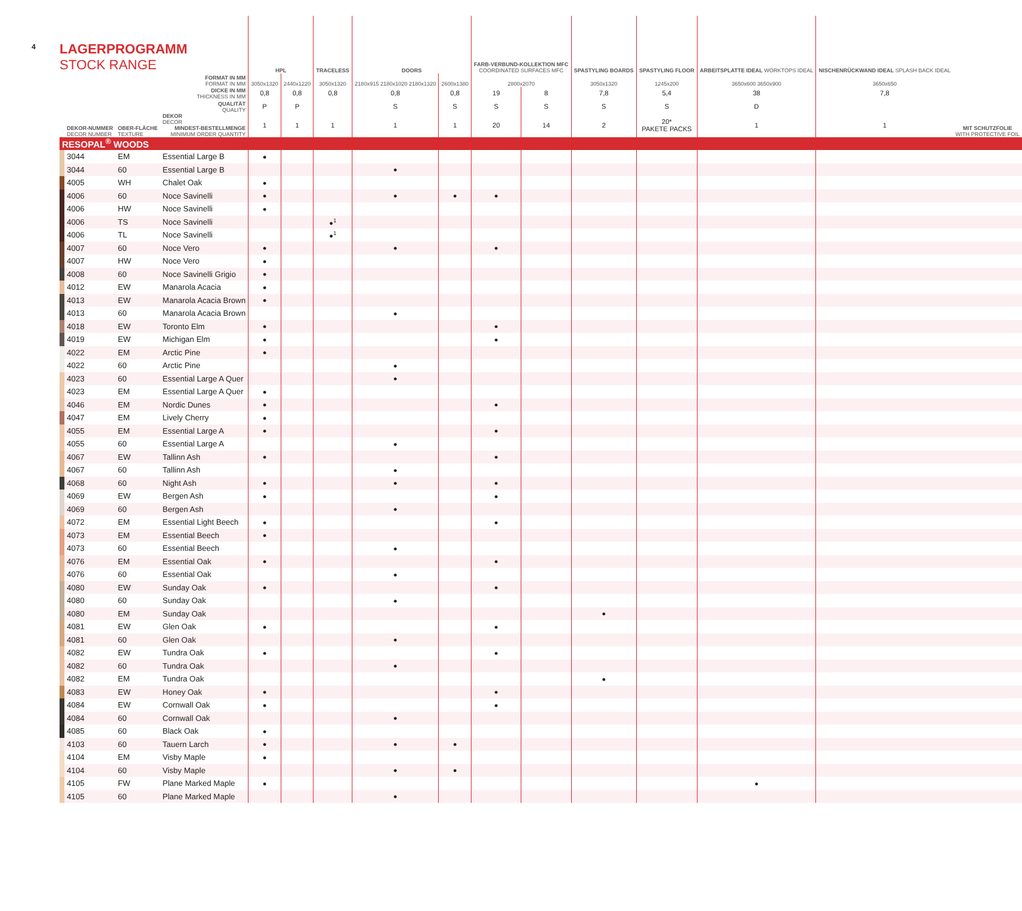4
LAGERPROGRAMM
STOCK RANGE
| | | | | HPL | | TRACELESS | DOORS | | FARB-VERBUND-KOLLEKTION MFC COORDINATED SURFACES MFC | | SPASTYLING BOARDS | SPASTYLING FLOOR | ARBEITSPLATTE IDEAL WORKTOPS IDEAL | NISCHENRÜCKWAND IDEAL SPLASH BACK IDEAL | |
| --- | --- | --- | --- | --- | --- | --- | --- | --- | --- | --- | --- | --- | --- | --- | --- |
| FORMAT IN MM FORMAT IN MM | | | | 3050x1320 | 2440x1220 | 3050x1320 | 2180x915 2180x1020 2180x1320 | 2600x1380 | 2800x2070 | | 3050x1320 | 1245x200 | 3650x600 3650x900 | 3650x650 | |
| DICKE IN MM THICKNESS IN MM | | | | 0,8 | 0,8 | 0,8 | 0,8 | 0,8 | 19 | 8 | 7,8 | 5,4 | 38 | 7,8 | MIT SCHUTZFOLIE WITH PROTECTIVE FOIL |
| QUALITÄT QUALITY | | | | P | P | | S | S | S | S | S | S | D | | |
| | DEKOR-NUMMER DECOR NUMBER | OBER-FLÄCHE TEXTURE | DEKOR DECOR MINDEST-BESTELLMENGE MINIMUM ORDER QUANTITY | 1 | 1 | 1 | 1 | 1 | 20 | 14 | 2 | 20* PAKETE PACKS | 1 | 1 | |
| RESOPAL<sup>®</sup> WOODS | | | | | | | | | | | | | | | |
| | 3044 | EM | Essential Large B | ● | | | | | | | | | | | |
| | 3044 | 60 | Essential Large B | | | | ● | | | | | | | | |
| | 4005 | WH | Chalet Oak | ● | | | | | | | | | | | |
| | 4006 | 60 | Noce Savinelli | ● | | | ● | ● | ● | | | | | | |
| | 4006 | HW | Noce Savinelli | ● | | | | | | | | | | | |
| | 4006 | TS | Noce Savinelli | | | ●<sup>1</sup> | | | | | | | | | |
| | 4006 | TL | Noce Savinelli | | | ●<sup>1</sup> | | | | | | | | | |
| | 4007 | 60 | Noce Vero | ● | | | ● | | ● | | | | | | |
| | 4007 | HW | Noce Vero | ● | | | | | | | | | | | |
| | 4008 | 60 | Noce Savinelli Grigio | ● | | | | | | | | | | | |
| | 4012 | EW | Manarola Acacia | ● | | | | | | | | | | | |
| | 4013 | EW | Manarola Acacia Brown | ● | | | | | | | | | | | |
| | 4013 | 60 | Manarola Acacia Brown | | | | ● | | | | | | | | |
| | 4018 | EW | Toronto Elm | ● | | | | | ● | | | | | | |
| | 4019 | EW | Michigan Elm | ● | | | | | ● | | | | | | |
| | 4022 | EM | Arctic Pine | ● | | | | | | | | | | | |
| | 4022 | 60 | Arctic Pine | | | | ● | | | | | | | | |
| | 4023 | 60 | Essential Large A Quer | | | | ● | | | | | | | | |
| | 4023 | EM | Essential Large A Quer | ● | | | | | | | | | | | |
| | 4046 | EM | Nordic Dunes | ● | | | | | ● | | | | | | |
| | 4047 | EM | Lively Cherry | ● | | | | | | | | | | | |
| | 4055 | EM | Essential Large A | ● | | | | | ● | | | | | | |
| | 4055 | 60 | Essential Large A | | | | ● | | | | | | | | |
| | 4067 | EW | Tallinn Ash | ● | | | | | ● | | | | | | |
| | 4067 | 60 | Tallinn Ash | | | | ● | | | | | | | | |
| | 4068 | 60 | Night Ash | ● | | | ● | | ● | | | | | | |
| | 4069 | EW | Bergen Ash | ● | | | | | ● | | | | | | |
| | 4069 | 60 | Bergen Ash | | | | ● | | | | | | | | |
| | 4072 | EM | Essential Light Beech | ● | | | | | ● | | | | | | |
| | 4073 | EM | Essential Beech | ● | | | | | | | | | | | |
| | 4073 | 60 | Essential Beech | | | | ● | | | | | | | | |
| | 4076 | EM | Essential Oak | ● | | | | | ● | | | | | | |
| | 4076 | 60 | Essential Oak | | | | ● | | | | | | | | |
| | 4080 | EW | Sunday Oak | ● | | | | | ● | | | | | | |
| | 4080 | 60 | Sunday Oak | | | | ● | | | | | | | | |
| | 4080 | EM | Sunday Oak | | | | | | | | ● | | | | |
| | 4081 | EW | Glen Oak | ● | | | | | ● | | | | | | |
| | 4081 | 60 | Glen Oak | | | | ● | | | | | | | | |
| | 4082 | EW | Tundra Oak | ● | | | | | ● | | | | | | |
| | 4082 | 60 | Tundra Oak | | | | ● | | | | | | | | |
| | 4082 | EM | Tundra Oak | | | | | | | | ● | | | | |
| | 4083 | EW | Honey Oak | ● | | | | | ● | | | | | | |
| | 4084 | EW | Cornwall Oak | ● | | | | | ● | | | | | | |
| | 4084 | 60 | Cornwall Oak | | | | ● | | | | | | | | |
| | 4085 | 60 | Black Oak | ● | | | | | | | | | | | |
| | 4103 | 60 | Tauern Larch | ● | | | ● | ● | | | | | | | |
| | 4104 | EM | Visby Maple | ● | | | | | | | | | | | |
| | 4104 | 60 | Visby Maple | | | | ● | ● | | | | | | | |
| | 4105 | FW | Plane Marked Maple | ● | | | | | | | | | ● | | |
| | 4105 | 60 | Plane Marked Maple | | | | ● | | | | | | | | |